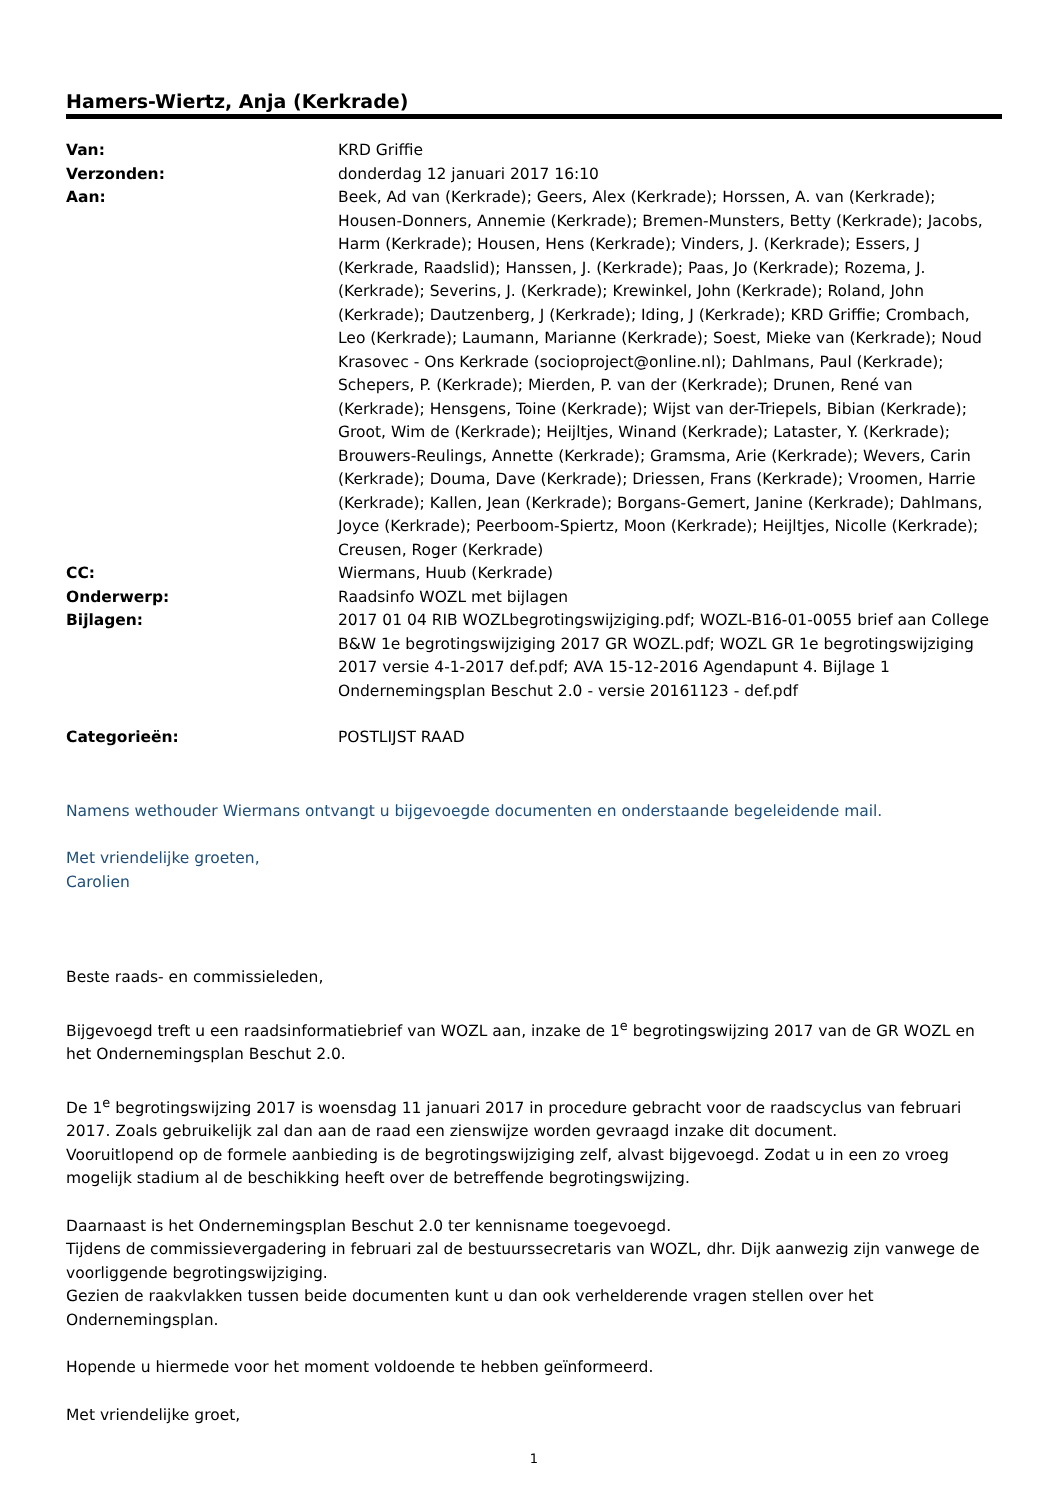Hamers-Wiertz, Anja (Kerkrade)
| Van: | KRD Griffie |
| Verzonden: | donderdag 12 januari 2017 16:10 |
| Aan: | Beek, Ad van (Kerkrade); Geers, Alex (Kerkrade); Horssen, A. van (Kerkrade); Housen-Donners, Annemie (Kerkrade); Bremen-Munsters, Betty (Kerkrade); Jacobs, Harm (Kerkrade); Housen, Hens (Kerkrade); Vinders, J. (Kerkrade); Essers, J (Kerkrade, Raadslid); Hanssen, J. (Kerkrade); Paas, Jo (Kerkrade); Rozema, J. (Kerkrade); Severins, J. (Kerkrade); Krewinkel, John (Kerkrade); Roland, John (Kerkrade); Dautzenberg, J (Kerkrade); Iding, J (Kerkrade); KRD Griffie; Crombach, Leo (Kerkrade); Laumann, Marianne (Kerkrade); Soest, Mieke van (Kerkrade); Noud Krasovec - Ons Kerkrade (socioproject@online.nl); Dahlmans, Paul (Kerkrade); Schepers, P. (Kerkrade); Mierden, P. van der (Kerkrade); Drunen, René van (Kerkrade); Hensgens, Toine (Kerkrade); Wijst van der-Triepels, Bibian (Kerkrade); Groot, Wim de (Kerkrade); Heijltjes, Winand (Kerkrade); Lataster, Y. (Kerkrade); Brouwers-Reulings, Annette (Kerkrade); Gramsma, Arie (Kerkrade); Wevers, Carin (Kerkrade); Douma, Dave (Kerkrade); Driessen, Frans (Kerkrade); Vroomen, Harrie (Kerkrade); Kallen, Jean (Kerkrade); Borgans-Gemert, Janine (Kerkrade); Dahlmans, Joyce (Kerkrade); Peerboom-Spiertz, Moon (Kerkrade); Heijltjes, Nicolle (Kerkrade); Creusen, Roger (Kerkrade) |
| CC: | Wiermans, Huub (Kerkrade) |
| Onderwerp: | Raadsinfo WOZL met bijlagen |
| Bijlagen: | 2017 01 04 RIB WOZLbegrotingswijziging.pdf; WOZL-B16-01-0055 brief aan College B&W 1e begrotingswijziging 2017 GR WOZL.pdf; WOZL GR 1e begrotingswijziging 2017 versie 4-1-2017 def.pdf; AVA 15-12-2016 Agendapunt 4. Bijlage 1 Ondernemingsplan Beschut 2.0 - versie 20161123 - def.pdf |
| Categorieën: | POSTLIJST RAAD |
Namens wethouder Wiermans ontvangt u bijgevoegde documenten en onderstaande begeleidende mail.
Met vriendelijke groeten,
Carolien
Beste raads- en commissieleden,
Bijgevoegd treft u een raadsinformatiebrief van WOZL aan, inzake de 1<sup>e</sup> begrotingswijzing 2017 van de GR WOZL en het Ondernemingsplan Beschut 2.0.
De 1<sup>e</sup> begrotingswijzing 2017 is woensdag 11 januari 2017 in procedure gebracht voor de raadscyclus van februari 2017. Zoals gebruikelijk zal dan aan de raad een zienswijze worden gevraagd inzake dit document.
Vooruitlopend op de formele aanbieding is de begrotingswijziging zelf, alvast bijgevoegd. Zodat u in een zo vroeg mogelijk stadium al de beschikking heeft over de betreffende begrotingswijzing.
Daarnaast is het Ondernemingsplan Beschut 2.0 ter kennisname toegevoegd.
Tijdens de commissievergadering in februari zal de bestuurssecretaris van WOZL, dhr. Dijk aanwezig zijn vanwege de voorliggende begrotingswijziging.
Gezien de raakvlakken tussen beide documenten kunt u dan ook verhelderende vragen stellen over het Ondernemingsplan.
Hopende u hiermede voor het moment voldoende te hebben geïnformeerd.
Met vriendelijke groet,
1